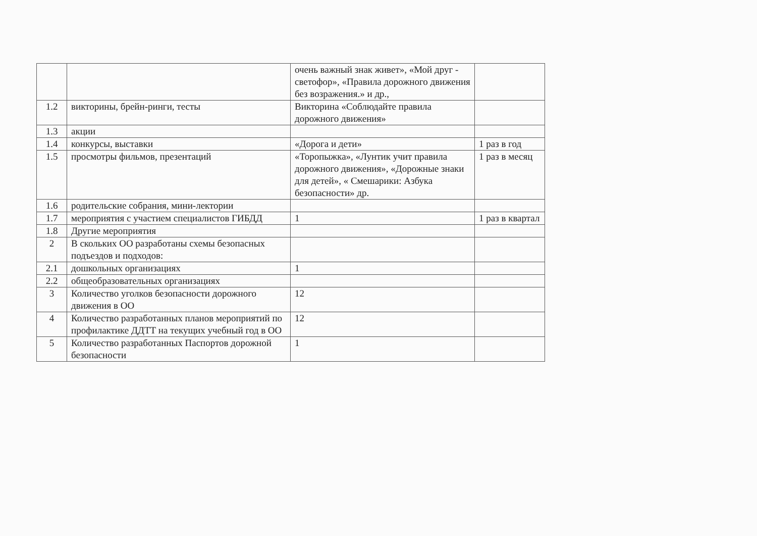| | | очень важный знак живет», «Мой друг - светофор», «Правила дорожного движения без возражения.» и др., | |
| 1.2 | викторины, брейн-ринги, тесты | Викторина «Соблюдайте правила дорожного движения» | |
| 1.3 | акции | | |
| 1.4 | конкурсы, выставки | «Дорога и дети» | 1 раз в год |
| 1.5 | просмотры фильмов, презентаций | «Торопыжка», «Лунтик учит правила дорожного движения», «Дорожные знаки для детей», « Смешарики: Азбука безопасности» др. | 1 раз в месяц |
| 1.6 | родительские собрания, мини-лектории | | |
| 1.7 | мероприятия с участием специалистов ГИБДД | 1 | 1 раз в квартал |
| 1.8 | Другие мероприятия | | |
| 2 | В скольких ОО разработаны схемы безопасных подъездов и подходов: | | |
| 2.1 | дошкольных организациях | 1 | |
| 2.2 | общеобразовательных организациях | | |
| 3 | Количество уголков безопасности дорожного движения в ОО | 12 | |
| 4 | Количество разработанных планов мероприятий по профилактике ДДТТ на текущих учебный год в ОО | 12 | |
| 5 | Количество разработанных Паспортов дорожной безопасности | 1 | |